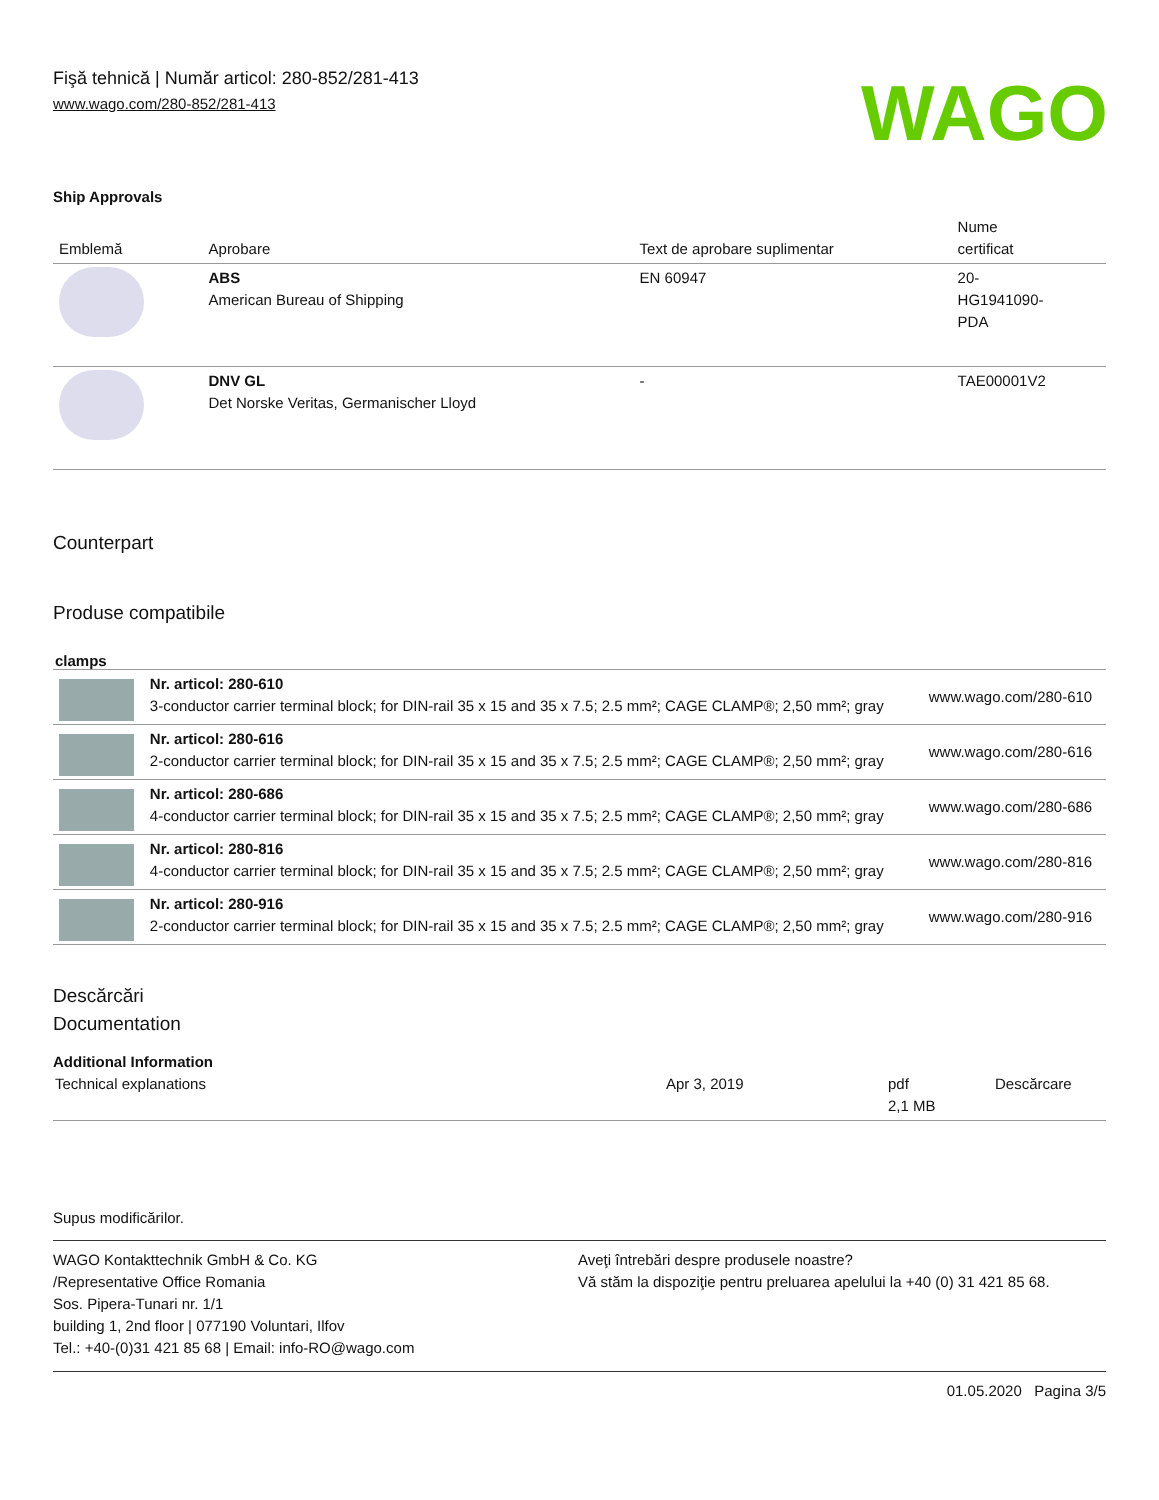Fişă tehnică | Număr articol: 280-852/281-413
www.wago.com/280-852/281-413
WAGO
Ship Approvals
| Emblemă | Aprobare | Text de aprobare suplimentar | Nume certificat |
| --- | --- | --- | --- |
| | ABS American Bureau of Shipping | EN 60947 | 20- HG1941090- PDA |
| | DNV GL Det Norske Veritas, Germanischer Lloyd | - | TAE00001V2 |
Counterpart
Produse compatibile
clamps
| | Nr. articol: 280-610 3-conductor carrier terminal block; for DIN-rail 35 x 15 and 35 x 7.5; 2.5 mm²; CAGE CLAMP®; 2,50 mm²; gray | www.wago.com/280-610 |
| | Nr. articol: 280-616 2-conductor carrier terminal block; for DIN-rail 35 x 15 and 35 x 7.5; 2.5 mm²; CAGE CLAMP®; 2,50 mm²; gray | www.wago.com/280-616 |
| | Nr. articol: 280-686 4-conductor carrier terminal block; for DIN-rail 35 x 15 and 35 x 7.5; 2.5 mm²; CAGE CLAMP®; 2,50 mm²; gray | www.wago.com/280-686 |
| | Nr. articol: 280-816 4-conductor carrier terminal block; for DIN-rail 35 x 15 and 35 x 7.5; 2.5 mm²; CAGE CLAMP®; 2,50 mm²; gray | www.wago.com/280-816 |
| | Nr. articol: 280-916 2-conductor carrier terminal block; for DIN-rail 35 x 15 and 35 x 7.5; 2.5 mm²; CAGE CLAMP®; 2,50 mm²; gray | www.wago.com/280-916 |
Descărcări
Documentation
Additional Information
| Technical explanations | Apr 3, 2019 | pdf 2,1 MB | Descărcare |
Supus modificărilor.
WAGO Kontakttechnik GmbH & Co. KG
/Representative Office Romania
Sos. Pipera-Tunari nr. 1/1
building 1, 2nd floor | 077190 Voluntari, Ilfov
Tel.: +40-(0)31 421 85 68 | Email: info-RO@wago.com
Aveţi întrebări despre produsele noastre?
Vă stăm la dispoziţie pentru preluarea apelului la +40 (0) 31 421 85 68.
01.05.2020 Pagina 3/5